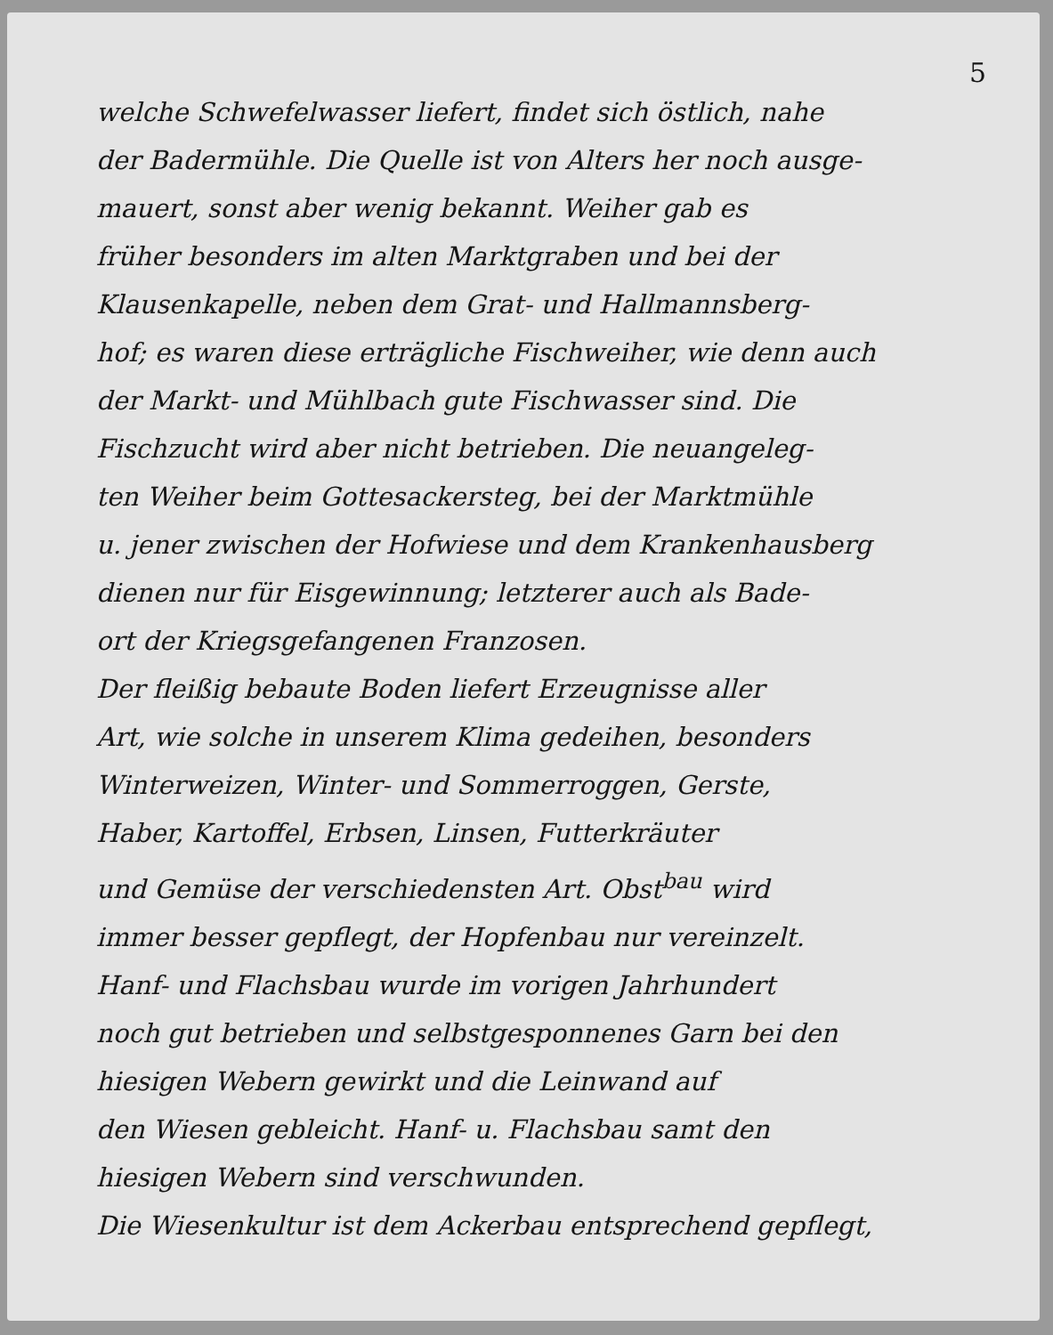5
welche Schwefelwasser liefert, findet sich östlich, nahe
der Badermühle. Die Quelle ist von Alters her noch ausge-
mauert, sonst aber wenig bekannt. Weiher gab es
früher besonders im alten Marktgraben und bei der
Klausenkapelle, neben dem Grat- und Hallmannsberg-
hof; es waren diese erträgliche Fischweiher, wie denn auch
der Markt- und Mühlbach gute Fischwasser sind. Die
Fischzucht wird aber nicht betrieben. Die neuangeleg-
ten Weiher beim Gottesackersteg, bei der Marktmühle
u. jener zwischen der Hofwiese und dem Krankenhausberg
dienen nur für Eisgewinnung; letzterer auch als Bade-
ort der Kriegsgefangenen Franzosen.
Der fleißig bebaute Boden liefert Erzeugnisse aller
Art, wie solche in unserem Klima gedeihen, besonders
Winterweizen, Winter- und Sommerroggen, Gerste,
Haber, Kartoffel, Erbsen, Linsen, Futterkräuter
und Gemüse der verschiedensten Art. Obst<sup>bau</sup> wird
immer besser gepflegt, der Hopfenbau nur vereinzelt.
Hanf- und Flachsbau wurde im vorigen Jahrhundert
noch gut betrieben und selbstgesponnenes Garn bei den
hiesigen Webern gewirkt und die Leinwand auf
den Wiesen gebleicht. Hanf- u. Flachsbau samt den
hiesigen Webern sind verschwunden.
Die Wiesenkultur ist dem Ackerbau entsprechend gepflegt,